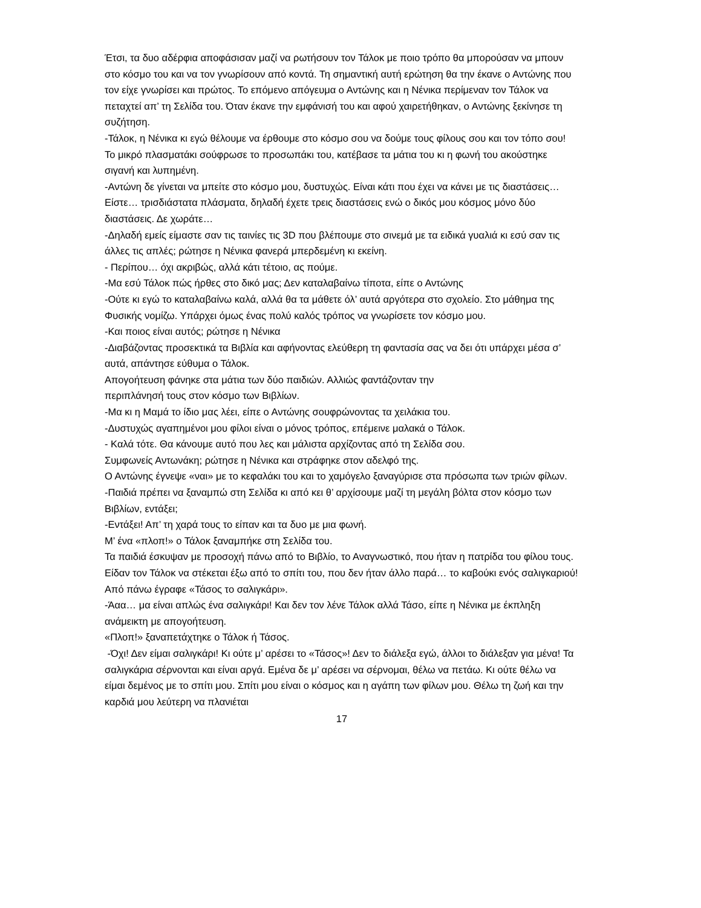Έτσι, τα δυο αδέρφια αποφάσισαν μαζί να ρωτήσουν τον Τάλοκ με ποιο τρόπο θα μπορούσαν να μπουν στο κόσμο του και να τον γνωρίσουν από κοντά. Τη σημαντική αυτή ερώτηση θα την έκανε ο Αντώνης που τον είχε γνωρίσει και πρώτος. Το επόμενο απόγευμα ο Αντώνης και η Νένικα περίμεναν τον Τάλοκ να πεταχτεί απ’ τη Σελίδα του. Όταν έκανε την εμφάνισή του και αφού χαιρετήθηκαν, ο Αντώνης ξεκίνησε τη συζήτηση.
-Τάλοκ, η Νένικα κι εγώ θέλουμε να έρθουμε στο κόσμο σου να δούμε τους φίλους σου και τον τόπο σου!
Το μικρό πλασματάκι σούφρωσε το προσωπάκι του, κατέβασε τα μάτια του κι η φωνή του ακούστηκε σιγανή και λυπημένη.
-Αντώνη δε γίνεται να μπείτε στο κόσμο μου, δυστυχώς. Είναι κάτι που έχει να κάνει με τις διαστάσεις… Είστε… τρισδιάστατα πλάσματα, δηλαδή έχετε τρεις διαστάσεις ενώ ο δικός μου κόσμος μόνο δύο διαστάσεις. Δε χωράτε…
-Δηλαδή εμείς είμαστε σαν τις ταινίες τις 3D που βλέπουμε στο σινεμά με τα ειδικά γυαλιά κι εσύ σαν τις άλλες τις απλές; ρώτησε η Νένικα φανερά μπερδεμένη κι εκείνη.
- Περίπου… όχι ακριβώς, αλλά κάτι τέτοιο, ας πούμε.
-Μα εσύ Τάλοκ πώς ήρθες στο δικό μας; Δεν καταλαβαίνω τίποτα, είπε ο Αντώνης
-Ούτε κι εγώ το καταλαβαίνω καλά, αλλά θα τα μάθετε όλ’ αυτά αργότερα στο σχολείο. Στο μάθημα της Φυσικής νομίζω. Υπάρχει όμως ένας πολύ καλός τρόπος να γνωρίσετε τον κόσμο μου.
-Και ποιος είναι αυτός; ρώτησε η Νένικα
-Διαβάζοντας προσεκτικά τα Βιβλία και αφήνοντας ελεύθερη τη φαντασία σας να δει ότι υπάρχει μέσα σ’ αυτά, απάντησε εύθυμα ο Τάλοκ.
Απογοήτευση φάνηκε στα μάτια των δύο παιδιών. Αλλιώς φαντάζονταν την
περιπλάνησή τους στον κόσμο των Βιβλίων.
-Μα κι η Μαμά το ίδιο μας λέει, είπε ο Αντώνης σουφρώνοντας τα χειλάκια του.
-Δυστυχώς αγαπημένοι μου φίλοι είναι ο μόνος τρόπος, επέμεινε μαλακά ο Τάλοκ.
- Καλά τότε. Θα κάνουμε αυτό που λες και μάλιστα αρχίζοντας από τη Σελίδα σου.
Συμφωνείς Αντωνάκη; ρώτησε η Νένικα και στράφηκε στον αδελφό της.
Ο Αντώνης έγνεψε «ναι» με το κεφαλάκι του και το χαμόγελο ξαναγύρισε στα πρόσωπα των τριών φίλων.
-Παιδιά πρέπει να ξαναμπώ στη Σελίδα κι από κει θ’ αρχίσουμε μαζί τη μεγάλη βόλτα στον κόσμο των Βιβλίων, εντάξει;
-Εντάξει! Απ’ τη χαρά τους το είπαν και τα δυο με μια φωνή.
Μ’ ένα «πλοπ!» ο Τάλοκ ξαναμπήκε στη Σελίδα του.
Τα παιδιά έσκυψαν με προσοχή πάνω από το Βιβλίο, το Αναγνωστικό, που ήταν η πατρίδα του φίλου τους. Είδαν τον Τάλοκ να στέκεται έξω από το σπίτι του, που δεν ήταν άλλο παρά… το καβούκι ενός σαλιγκαριού! Από πάνω έγραφε «Τάσος το σαλιγκάρι».
-Άαα… μα είναι απλώς ένα σαλιγκάρι! Και δεν τον λένε Τάλοκ αλλά Τάσο, είπε η Νένικα με έκπληξη ανάμεικτη με απογοήτευση.
«Πλοπ!» ξαναπετάχτηκε ο Τάλοκ ή Τάσος.
-Όχι! Δεν είμαι σαλιγκάρι! Κι ούτε μ’ αρέσει το «Τάσος»! Δεν το διάλεξα εγώ, άλλοι το διάλεξαν για μένα! Τα σαλιγκάρια σέρνονται και είναι αργά. Εμένα δε μ’ αρέσει να σέρνομαι, θέλω να πετάω. Κι ούτε θέλω να είμαι δεμένος με το σπίτι μου. Σπίτι μου είναι ο κόσμος και η αγάπη των φίλων μου. Θέλω τη ζωή και την καρδιά μου λεύτερη να πλανιέται
17